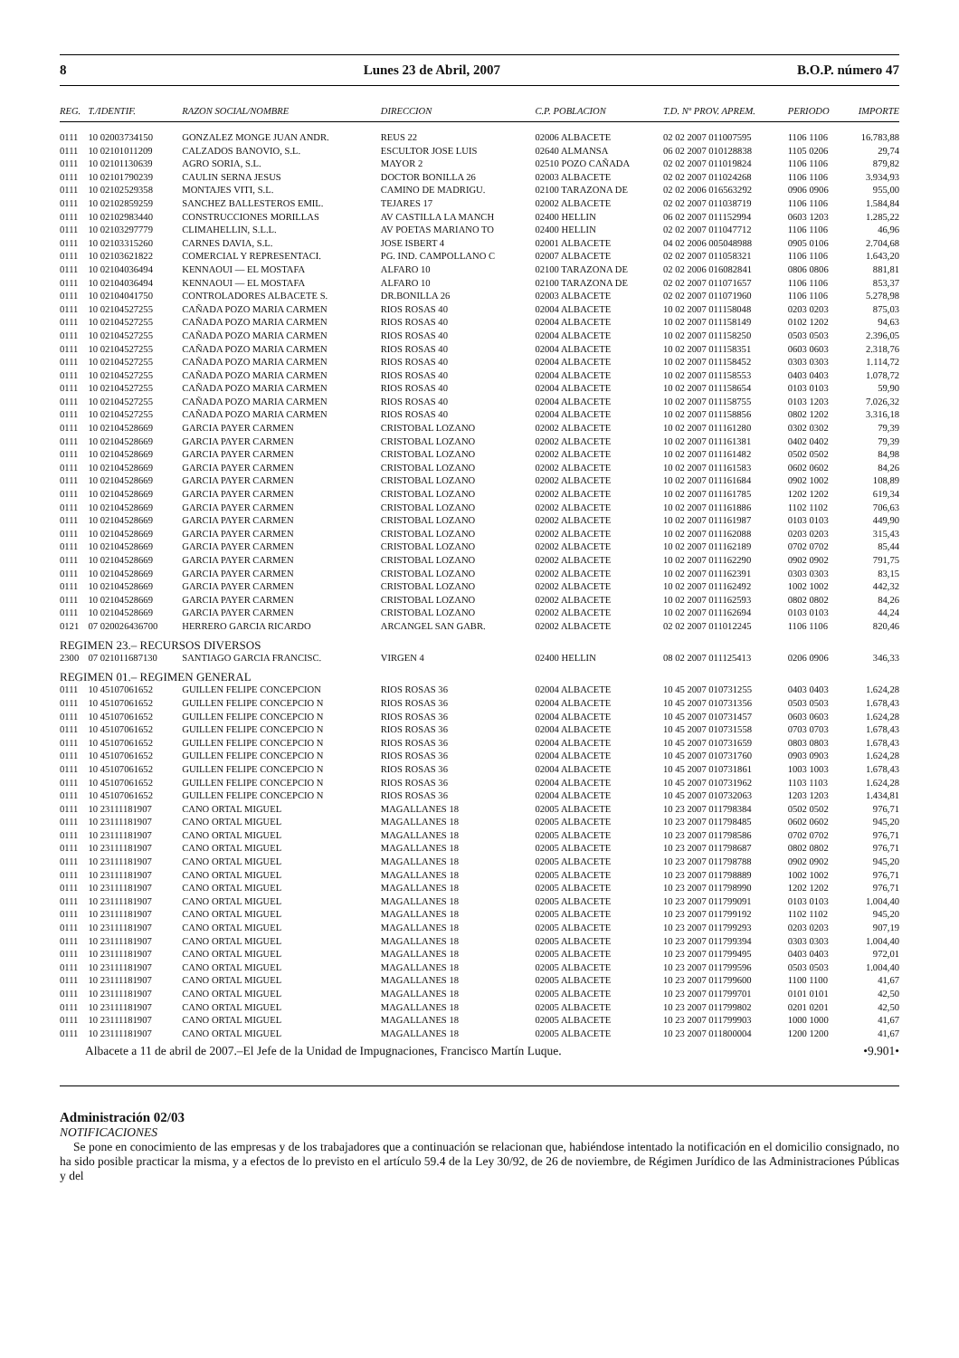8 Lunes 23 de Abril, 2007 B.O.P. número 47
| REG. | T./IDENTIF. | RAZON SOCIAL/NOMBRE | DIRECCION | C.P. POBLACION | T.D. Nº PROV. APREM. | PERIODO | IMPORTE |
| --- | --- | --- | --- | --- | --- | --- | --- |
| 0111 | 10 02003734150 | GONZALEZ MONGE JUAN ANDR. | REUS 22 | 02006 ALBACETE | 02 02 2007 011007595 | 1106 1106 | 16.783,88 |
| 0111 | 10 02101011209 | CALZADOS BANOVIO, S.L. | ESCULTOR JOSE LUIS | 02640 ALMANSA | 06 02 2007 010128838 | 1105 0206 | 29,74 |
| 0111 | 10 02101130639 | AGRO SORIA, S.L. | MAYOR 2 | 02510 POZO CAÑADA | 02 02 2007 011019824 | 1106 1106 | 879,82 |
| 0111 | 10 02101790239 | CAULIN SERNA JESUS | DOCTOR BONILLA 26 | 02003 ALBACETE | 02 02 2007 011024268 | 1106 1106 | 3.934,93 |
| 0111 | 10 02102529358 | MONTAJES VITI, S.L. | CAMINO DE MADRIGU. | 02100 TARAZONA DE | 02 02 2006 016563292 | 0906 0906 | 955,00 |
| 0111 | 10 02102859259 | SANCHEZ BALLESTEROS EMIL. | TEJARES 17 | 02002 ALBACETE | 02 02 2007 011038719 | 1106 1106 | 1.584,84 |
| 0111 | 10 02102983440 | CONSTRUCCIONES MORILLAS | AV CASTILLA LA MANCH | 02400 HELLIN | 06 02 2007 011152994 | 0603 1203 | 1.285,22 |
| 0111 | 10 02103297779 | CLIMAHELLIN, S.L.L. | AV POETAS MARIANO TO | 02400 HELLIN | 02 02 2007 011047712 | 1106 1106 | 46,96 |
| 0111 | 10 02103315260 | CARNES DAVIA, S.L. | JOSE ISBERT 4 | 02001 ALBACETE | 04 02 2006 005048988 | 0905 0106 | 2.704,68 |
| 0111 | 10 02103621822 | COMERCIAL Y REPRESENTACI. | PG. IND. CAMPOLLANO C | 02007 ALBACETE | 02 02 2007 011058321 | 1106 1106 | 1.643,20 |
| 0111 | 10 02104036494 | KENNAOUI — EL MOSTAFA | ALFARO 10 | 02100 TARAZONA DE | 02 02 2006 016082841 | 0806 0806 | 881,81 |
| 0111 | 10 02104036494 | KENNAOUI — EL MOSTAFA | ALFARO 10 | 02100 TARAZONA DE | 02 02 2007 011071657 | 1106 1106 | 853,37 |
| 0111 | 10 02104041750 | CONTROLADORES ALBACETE S. | DR.BONILLA 26 | 02003 ALBACETE | 02 02 2007 011071960 | 1106 1106 | 5.278,98 |
| 0111 | 10 02104527255 | CAÑADA POZO MARIA CARMEN | RIOS ROSAS 40 | 02004 ALBACETE | 10 02 2007 011158048 | 0203 0203 | 875,03 |
| 0111 | 10 02104527255 | CAÑADA POZO MARIA CARMEN | RIOS ROSAS 40 | 02004 ALBACETE | 10 02 2007 011158149 | 0102 1202 | 94,63 |
| 0111 | 10 02104527255 | CAÑADA POZO MARIA CARMEN | RIOS ROSAS 40 | 02004 ALBACETE | 10 02 2007 011158250 | 0503 0503 | 2.396,05 |
| 0111 | 10 02104527255 | CAÑADA POZO MARIA CARMEN | RIOS ROSAS 40 | 02004 ALBACETE | 10 02 2007 011158351 | 0603 0603 | 2.318,76 |
| 0111 | 10 02104527255 | CAÑADA POZO MARIA CARMEN | RIOS ROSAS 40 | 02004 ALBACETE | 10 02 2007 011158452 | 0303 0303 | 1.114,72 |
| 0111 | 10 02104527255 | CAÑADA POZO MARIA CARMEN | RIOS ROSAS 40 | 02004 ALBACETE | 10 02 2007 011158553 | 0403 0403 | 1.078,72 |
| 0111 | 10 02104527255 | CAÑADA POZO MARIA CARMEN | RIOS ROSAS 40 | 02004 ALBACETE | 10 02 2007 011158654 | 0103 0103 | 59,90 |
| 0111 | 10 02104527255 | CAÑADA POZO MARIA CARMEN | RIOS ROSAS 40 | 02004 ALBACETE | 10 02 2007 011158755 | 0103 1203 | 7.026,32 |
| 0111 | 10 02104527255 | CAÑADA POZO MARIA CARMEN | RIOS ROSAS 40 | 02004 ALBACETE | 10 02 2007 011158856 | 0802 1202 | 3.316,18 |
| 0111 | 10 02104528669 | GARCIA PAYER CARMEN | CRISTOBAL LOZANO | 02002 ALBACETE | 10 02 2007 011161280 | 0302 0302 | 79,39 |
| 0111 | 10 02104528669 | GARCIA PAYER CARMEN | CRISTOBAL LOZANO | 02002 ALBACETE | 10 02 2007 011161381 | 0402 0402 | 79,39 |
| 0111 | 10 02104528669 | GARCIA PAYER CARMEN | CRISTOBAL LOZANO | 02002 ALBACETE | 10 02 2007 011161482 | 0502 0502 | 84,98 |
| 0111 | 10 02104528669 | GARCIA PAYER CARMEN | CRISTOBAL LOZANO | 02002 ALBACETE | 10 02 2007 011161583 | 0602 0602 | 84,26 |
| 0111 | 10 02104528669 | GARCIA PAYER CARMEN | CRISTOBAL LOZANO | 02002 ALBACETE | 10 02 2007 011161684 | 0902 1002 | 108,89 |
| 0111 | 10 02104528669 | GARCIA PAYER CARMEN | CRISTOBAL LOZANO | 02002 ALBACETE | 10 02 2007 011161785 | 1202 1202 | 619,34 |
| 0111 | 10 02104528669 | GARCIA PAYER CARMEN | CRISTOBAL LOZANO | 02002 ALBACETE | 10 02 2007 011161886 | 1102 1102 | 706,63 |
| 0111 | 10 02104528669 | GARCIA PAYER CARMEN | CRISTOBAL LOZANO | 02002 ALBACETE | 10 02 2007 011161987 | 0103 0103 | 449,90 |
| 0111 | 10 02104528669 | GARCIA PAYER CARMEN | CRISTOBAL LOZANO | 02002 ALBACETE | 10 02 2007 011162088 | 0203 0203 | 315,43 |
| 0111 | 10 02104528669 | GARCIA PAYER CARMEN | CRISTOBAL LOZANO | 02002 ALBACETE | 10 02 2007 011162189 | 0702 0702 | 85,44 |
| 0111 | 10 02104528669 | GARCIA PAYER CARMEN | CRISTOBAL LOZANO | 02002 ALBACETE | 10 02 2007 011162290 | 0902 0902 | 791,75 |
| 0111 | 10 02104528669 | GARCIA PAYER CARMEN | CRISTOBAL LOZANO | 02002 ALBACETE | 10 02 2007 011162391 | 0303 0303 | 83,15 |
| 0111 | 10 02104528669 | GARCIA PAYER CARMEN | CRISTOBAL LOZANO | 02002 ALBACETE | 10 02 2007 011162492 | 1002 1002 | 442,32 |
| 0111 | 10 02104528669 | GARCIA PAYER CARMEN | CRISTOBAL LOZANO | 02002 ALBACETE | 10 02 2007 011162593 | 0802 0802 | 84,26 |
| 0111 | 10 02104528669 | GARCIA PAYER CARMEN | CRISTOBAL LOZANO | 02002 ALBACETE | 10 02 2007 011162694 | 0103 0103 | 44,24 |
| 0121 | 07 020026436700 | HERRERO GARCIA RICARDO | ARCANGEL SAN GABR. | 02002 ALBACETE | 02 02 2007 011012245 | 1106 1106 | 820,46 |
| REGIMEN 23.– RECURSOS DIVERSOS | | | | | | | |
| 2300 | 07 021011687130 | SANTIAGO GARCIA FRANCISC. | VIRGEN 4 | 02400 HELLIN | 08 02 2007 011125413 | 0206 0906 | 346,33 |
| REGIMEN 01.– REGIMEN GENERAL | | | | | | | |
| 0111 | 10 45107061652 | GUILLEN FELIPE CONCEPCION | RIOS ROSAS 36 | 02004 ALBACETE | 10 45 2007 010731255 | 0403 0403 | 1.624,28 |
| 0111 | 10 45107061652 | GUILLEN FELIPE CONCEPCIO N | RIOS ROSAS 36 | 02004 ALBACETE | 10 45 2007 010731356 | 0503 0503 | 1.678,43 |
| 0111 | 10 45107061652 | GUILLEN FELIPE CONCEPCIO N | RIOS ROSAS 36 | 02004 ALBACETE | 10 45 2007 010731457 | 0603 0603 | 1.624,28 |
| 0111 | 10 45107061652 | GUILLEN FELIPE CONCEPCIO N | RIOS ROSAS 36 | 02004 ALBACETE | 10 45 2007 010731558 | 0703 0703 | 1.678,43 |
| 0111 | 10 45107061652 | GUILLEN FELIPE CONCEPCIO N | RIOS ROSAS 36 | 02004 ALBACETE | 10 45 2007 010731659 | 0803 0803 | 1.678,43 |
| 0111 | 10 45107061652 | GUILLEN FELIPE CONCEPCIO N | RIOS ROSAS 36 | 02004 ALBACETE | 10 45 2007 010731760 | 0903 0903 | 1.624,28 |
| 0111 | 10 45107061652 | GUILLEN FELIPE CONCEPCIO N | RIOS ROSAS 36 | 02004 ALBACETE | 10 45 2007 010731861 | 1003 1003 | 1.678,43 |
| 0111 | 10 45107061652 | GUILLEN FELIPE CONCEPCIO N | RIOS ROSAS 36 | 02004 ALBACETE | 10 45 2007 010731962 | 1103 1103 | 1.624,28 |
| 0111 | 10 45107061652 | GUILLEN FELIPE CONCEPCIO N | RIOS ROSAS 36 | 02004 ALBACETE | 10 45 2007 010732063 | 1203 1203 | 1.434,81 |
| 0111 | 10 23111181907 | CANO ORTAL MIGUEL | MAGALLANES 18 | 02005 ALBACETE | 10 23 2007 011798384 | 0502 0502 | 976,71 |
| 0111 | 10 23111181907 | CANO ORTAL MIGUEL | MAGALLANES 18 | 02005 ALBACETE | 10 23 2007 011798485 | 0602 0602 | 945,20 |
| 0111 | 10 23111181907 | CANO ORTAL MIGUEL | MAGALLANES 18 | 02005 ALBACETE | 10 23 2007 011798586 | 0702 0702 | 976,71 |
| 0111 | 10 23111181907 | CANO ORTAL MIGUEL | MAGALLANES 18 | 02005 ALBACETE | 10 23 2007 011798687 | 0802 0802 | 976,71 |
| 0111 | 10 23111181907 | CANO ORTAL MIGUEL | MAGALLANES 18 | 02005 ALBACETE | 10 23 2007 011798788 | 0902 0902 | 945,20 |
| 0111 | 10 23111181907 | CANO ORTAL MIGUEL | MAGALLANES 18 | 02005 ALBACETE | 10 23 2007 011798889 | 1002 1002 | 976,71 |
| 0111 | 10 23111181907 | CANO ORTAL MIGUEL | MAGALLANES 18 | 02005 ALBACETE | 10 23 2007 011798990 | 1202 1202 | 976,71 |
| 0111 | 10 23111181907 | CANO ORTAL MIGUEL | MAGALLANES 18 | 02005 ALBACETE | 10 23 2007 011799091 | 0103 0103 | 1.004,40 |
| 0111 | 10 23111181907 | CANO ORTAL MIGUEL | MAGALLANES 18 | 02005 ALBACETE | 10 23 2007 011799192 | 1102 1102 | 945,20 |
| 0111 | 10 23111181907 | CANO ORTAL MIGUEL | MAGALLANES 18 | 02005 ALBACETE | 10 23 2007 011799293 | 0203 0203 | 907,19 |
| 0111 | 10 23111181907 | CANO ORTAL MIGUEL | MAGALLANES 18 | 02005 ALBACETE | 10 23 2007 011799394 | 0303 0303 | 1.004,40 |
| 0111 | 10 23111181907 | CANO ORTAL MIGUEL | MAGALLANES 18 | 02005 ALBACETE | 10 23 2007 011799495 | 0403 0403 | 972,01 |
| 0111 | 10 23111181907 | CANO ORTAL MIGUEL | MAGALLANES 18 | 02005 ALBACETE | 10 23 2007 011799596 | 0503 0503 | 1.004,40 |
| 0111 | 10 23111181907 | CANO ORTAL MIGUEL | MAGALLANES 18 | 02005 ALBACETE | 10 23 2007 011799600 | 1100 1100 | 41,67 |
| 0111 | 10 23111181907 | CANO ORTAL MIGUEL | MAGALLANES 18 | 02005 ALBACETE | 10 23 2007 011799701 | 0101 0101 | 42,50 |
| 0111 | 10 23111181907 | CANO ORTAL MIGUEL | MAGALLANES 18 | 02005 ALBACETE | 10 23 2007 011799802 | 0201 0201 | 42,50 |
| 0111 | 10 23111181907 | CANO ORTAL MIGUEL | MAGALLANES 18 | 02005 ALBACETE | 10 23 2007 011799903 | 1000 1000 | 41,67 |
| 0111 | 10 23111181907 | CANO ORTAL MIGUEL | MAGALLANES 18 | 02005 ALBACETE | 10 23 2007 011800004 | 1200 1200 | 41,67 |
Albacete a 11 de abril de 2007.–El Jefe de la Unidad de Impugnaciones, Francisco Martín Luque. •9.901•
Administración 02/03
NOTIFICACIONES
Se pone en conocimiento de las empresas y de los trabajadores que a continuación se relacionan que, habiéndose intentado la notificación en el domicilio consignado, no ha sido posible practicar la misma, y a efectos de lo previsto en el artículo 59.4 de la Ley 30/92, de 26 de noviembre, de Régimen Jurídico de las Administraciones Públicas y del